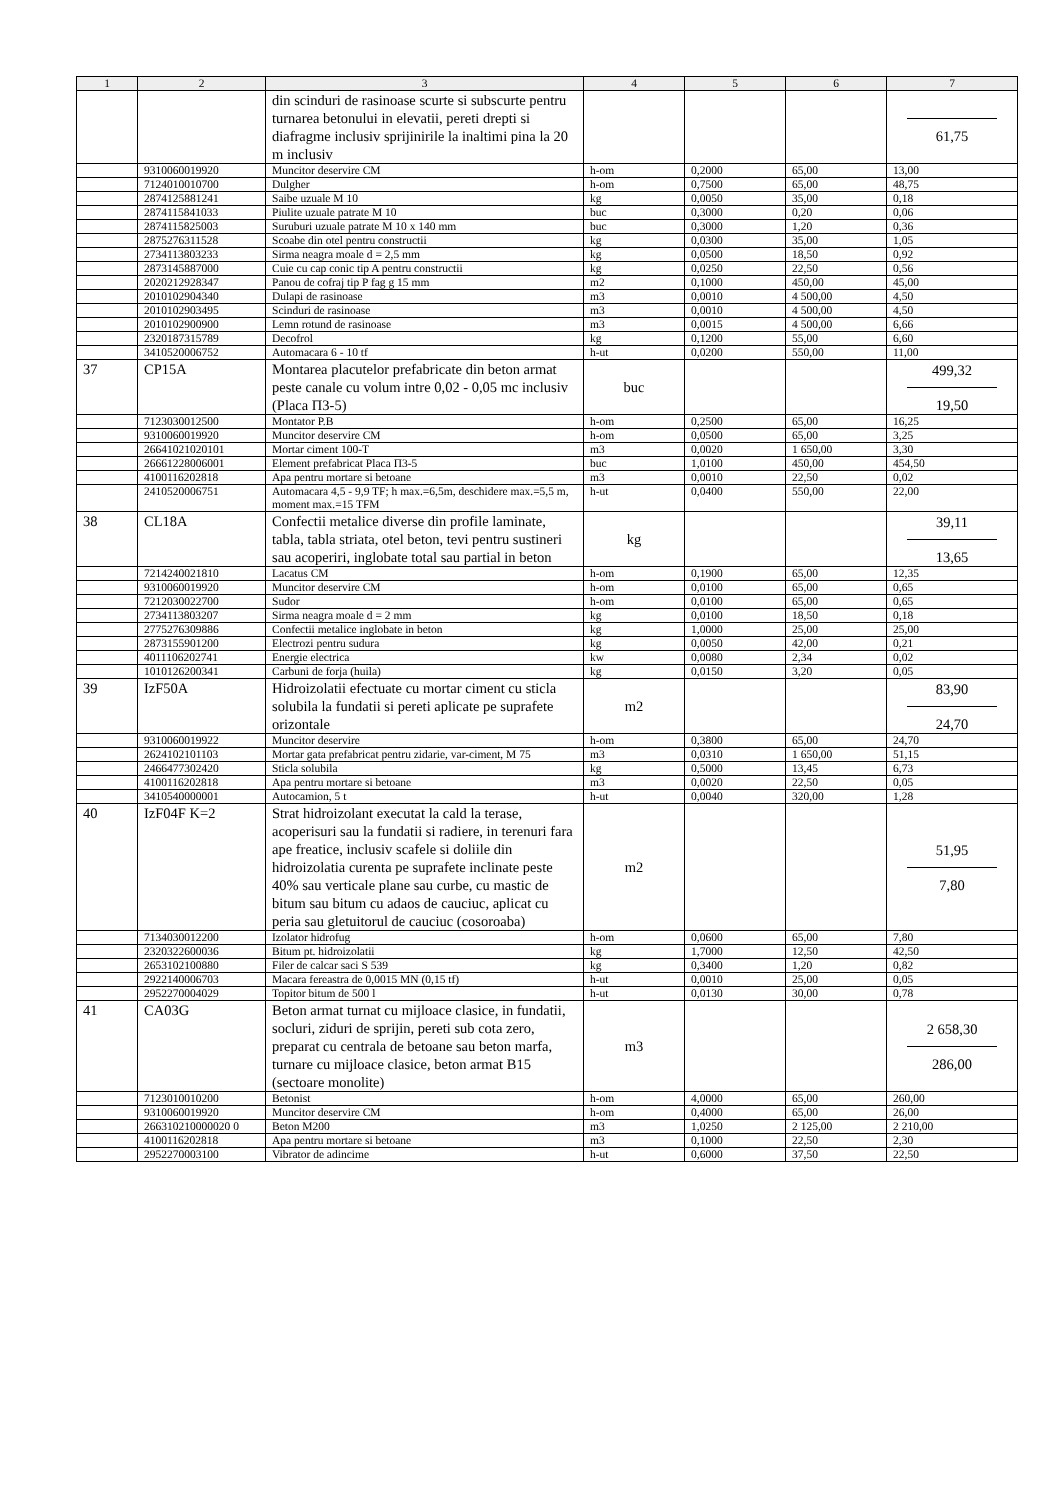| 1 | 2 | 3 | 4 | 5 | 6 | 7 |
| --- | --- | --- | --- | --- | --- | --- |
| | | din scinduri de rasinoase scurte si subscurte pentru turnarea betonului in elevatii, pereti drepti si diafragme inclusiv sprijinirile la inaltimi pina la 20 m inclusiv | | | | 61,75 |
| | 9310060019920 | Muncitor deservire CM | h-om | 0,2000 | 65,00 | 13,00 |
| | 7124010010700 | Dulgher | h-om | 0,7500 | 65,00 | 48,75 |
| | 2874125881241 | Saibe uzuale M 10 | kg | 0,0050 | 35,00 | 0,18 |
| | 2874115841033 | Piulite uzuale patrate M 10 | buc | 0,3000 | 0,20 | 0,06 |
| | 2874115825003 | Suruburi uzuale patrate M 10 x 140 mm | buc | 0,3000 | 1,20 | 0,36 |
| | 2875276311528 | Scoabe din otel pentru constructii | kg | 0,0300 | 35,00 | 1,05 |
| | 2734113803233 | Sirma neagra moale d = 2,5 mm | kg | 0,0500 | 18,50 | 0,92 |
| | 2873145887000 | Cuie cu cap conic tip A pentru constructii | kg | 0,0250 | 22,50 | 0,56 |
| | 2020212928347 | Panou de cofraj tip P fag g 15 mm | m2 | 0,1000 | 450,00 | 45,00 |
| | 2010102904340 | Dulapi de rasinoase | m3 | 0,0010 | 4 500,00 | 4,50 |
| | 2010102903495 | Scinduri de rasinoase | m3 | 0,0010 | 4 500,00 | 4,50 |
| | 2010102900900 | Lemn rotund de rasinoase | m3 | 0,0015 | 4 500,00 | 6,66 |
| | 2320187315789 | Decofrol | kg | 0,1200 | 55,00 | 6,60 |
| | 3410520006752 | Automacara 6 - 10 tf | h-ut | 0,0200 | 550,00 | 11,00 |
| 37 | CP15A | Montarea placutelor prefabricate din beton armat peste canale cu volum intre 0,02 - 0,05 mc inclusiv (Placa П3-5) | buc | | | 499,32 19,50 |
| | 7123030012500 | Montator P.B | h-om | 0,2500 | 65,00 | 16,25 |
| | 9310060019920 | Muncitor deservire CM | h-om | 0,0500 | 65,00 | 3,25 |
| | 26641021020101 | Mortar ciment 100-T | m3 | 0,0020 | 1 650,00 | 3,30 |
| | 26661228006001 | Element prefabricat Placa П3-5 | buc | 1,0100 | 450,00 | 454,50 |
| | 4100116202818 | Apa pentru mortare si betoane | m3 | 0,0010 | 22,50 | 0,02 |
| | 2410520006751 | Automacara 4,5 - 9,9 TF; h max.=6,5m, deschidere max.=5,5 m, moment max.=15 TFM | h-ut | 0,0400 | 550,00 | 22,00 |
| 38 | CL18A | Confectii metalice diverse din profile laminate, tabla, tabla striata, otel beton, tevi pentru sustineri sau acoperiri, inglobate total sau partial in beton | kg | | | 39,11 13,65 |
| | 7214240021810 | Lacatus CM | h-om | 0,1900 | 65,00 | 12,35 |
| | 9310060019920 | Muncitor deservire CM | h-om | 0,0100 | 65,00 | 0,65 |
| | 7212030022700 | Sudor | h-om | 0,0100 | 65,00 | 0,65 |
| | 2734113803207 | Sirma neagra moale d = 2 mm | kg | 0,0100 | 18,50 | 0,18 |
| | 2775276309886 | Confectii metalice inglobate in beton | kg | 1,0000 | 25,00 | 25,00 |
| | 2873155901200 | Electrozi pentru sudura | kg | 0,0050 | 42,00 | 0,21 |
| | 4011106202741 | Energie electrica | kw | 0,0080 | 2,34 | 0,02 |
| | 1010126200341 | Carbuni de forja (huila) | kg | 0,0150 | 3,20 | 0,05 |
| 39 | IzF50A | Hidroizolatii efectuate cu mortar ciment cu sticla solubila la fundatii si pereti aplicate pe suprafete orizontale | m2 | | | 83,90 24,70 |
| | 9310060019922 | Muncitor deservire | h-om | 0,3800 | 65,00 | 24,70 |
| | 2624102101103 | Mortar gata prefabricat pentru zidarie, var-ciment, M 75 | m3 | 0,0310 | 1 650,00 | 51,15 |
| | 2466477302420 | Sticla solubila | kg | 0,5000 | 13,45 | 6,73 |
| | 4100116202818 | Apa pentru mortare si betoane | m3 | 0,0020 | 22,50 | 0,05 |
| | 3410540000001 | Autocamion, 5 t | h-ut | 0,0040 | 320,00 | 1,28 |
| 40 | IzF04F K=2 | Strat hidroizolant executat la cald la terase, acoperisuri sau la fundatii si radiere, in terenuri fara ape freatice, inclusiv scafele si doliile din hidroizolatia curenta pe suprafete inclinate peste 40% sau verticale plane sau curbe, cu mastic de bitum sau bitum cu adaos de cauciuc, aplicat cu peria sau gletuitorul de cauciuc (cosoroaba) | m2 | | | 51,95 7,80 |
| | 7134030012200 | Izolator hidrofug | h-om | 0,0600 | 65,00 | 7,80 |
| | 2320322600036 | Bitum pt. hidroizolatii | kg | 1,7000 | 12,50 | 42,50 |
| | 2653102100880 | Filer de calcar saci S 539 | kg | 0,3400 | 1,20 | 0,82 |
| | 2922140006703 | Macara fereastra de 0,0015 MN (0,15 tf) | h-ut | 0,0010 | 25,00 | 0,05 |
| | 2952270004029 | Topitor bitum de 500 l | h-ut | 0,0130 | 30,00 | 0,78 |
| 41 | CA03G | Beton armat turnat cu mijloace clasice, in fundatii, socluri, ziduri de sprijin, pereti sub cota zero, preparat cu centrala de betoane sau beton marfa, turnare cu mijloace clasice, beton armat B15 (sectoare monolite) | m3 | | | 2 658,30 286,00 |
| | 7123010010200 | Betonist | h-om | 4,0000 | 65,00 | 260,00 |
| | 9310060019920 | Muncitor deservire CM | h-om | 0,4000 | 65,00 | 26,00 |
| | 266310210000020 0 | Beton M200 | m3 | 1,0250 | 2 125,00 | 2 210,00 |
| | 4100116202818 | Apa pentru mortare si betoane | m3 | 0,1000 | 22,50 | 2,30 |
| | 2952270003100 | Vibrator de adincime | h-ut | 0,6000 | 37,50 | 22,50 |